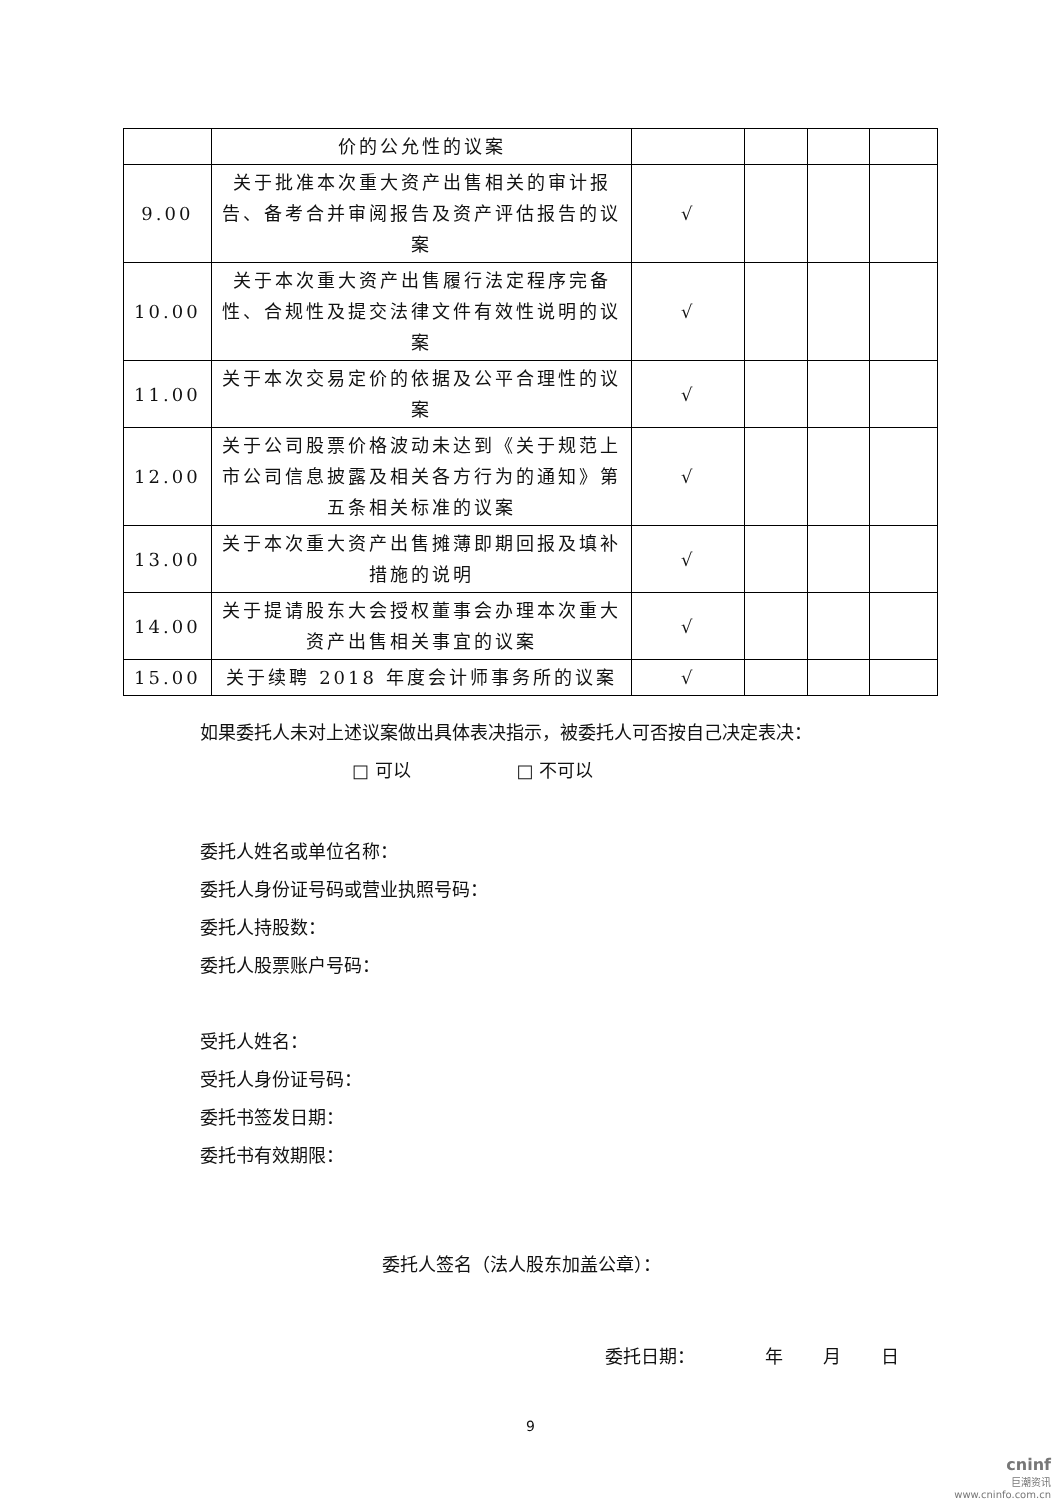| | 价的公允性的议案 | | | | |
| 9.00 | 关于批准本次重大资产出售相关的审计报告、备考合并审阅报告及资产评估报告的议案 | √ | | | |
| 10.00 | 关于本次重大资产出售履行法定程序完备性、合规性及提交法律文件有效性说明的议案 | √ | | | |
| 11.00 | 关于本次交易定价的依据及公平合理性的议案 | √ | | | |
| 12.00 | 关于公司股票价格波动未达到《关于规范上市公司信息披露及相关各方行为的通知》第五条相关标准的议案 | √ | | | |
| 13.00 | 关于本次重大资产出售摊薄即期回报及填补措施的说明 | √ | | | |
| 14.00 | 关于提请股东大会授权董事会办理本次重大资产出售相关事宜的议案 | √ | | | |
| 15.00 | 关于续聘 2018 年度会计师事务所的议案 | √ | | | |
如果委托人未对上述议案做出具体表决指示，被委托人可否按自己决定表决：
□ 可以 □ 不可以
委托人姓名或单位名称：
委托人身份证号码或营业执照号码：
委托人持股数：
委托人股票账户号码：
受托人姓名：
受托人身份证号码：
委托书签发日期：
委托书有效期限：
委托人签名（法人股东加盖公章）：
委托日期： 年 月 日
9
cninf
巨潮资讯
www.cninfo.com.cn